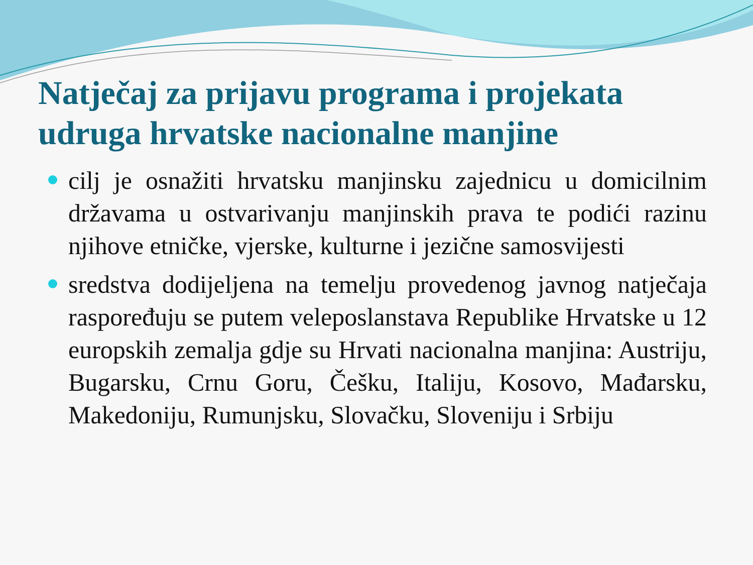Natječaj za prijavu programa i projekata udruga hrvatske nacionalne manjine
cilj je osnažiti hrvatsku manjinsku zajednicu u domicilnim državama u ostvarivanju manjinskih prava te podići razinu njihove etničke, vjerske, kulturne i jezične samosvijesti
sredstva dodijeljena na temelju provedenog javnog natječaja raspoređuju se putem veleposlanstava Republike Hrvatske u 12 europskih zemalja gdje su Hrvati nacionalna manjina: Austriju, Bugarsku, Crnu Goru, Češku, Italiju, Kosovo, Mađarsku, Makedoniju, Rumunjsku, Slovačku, Sloveniju i Srbiju